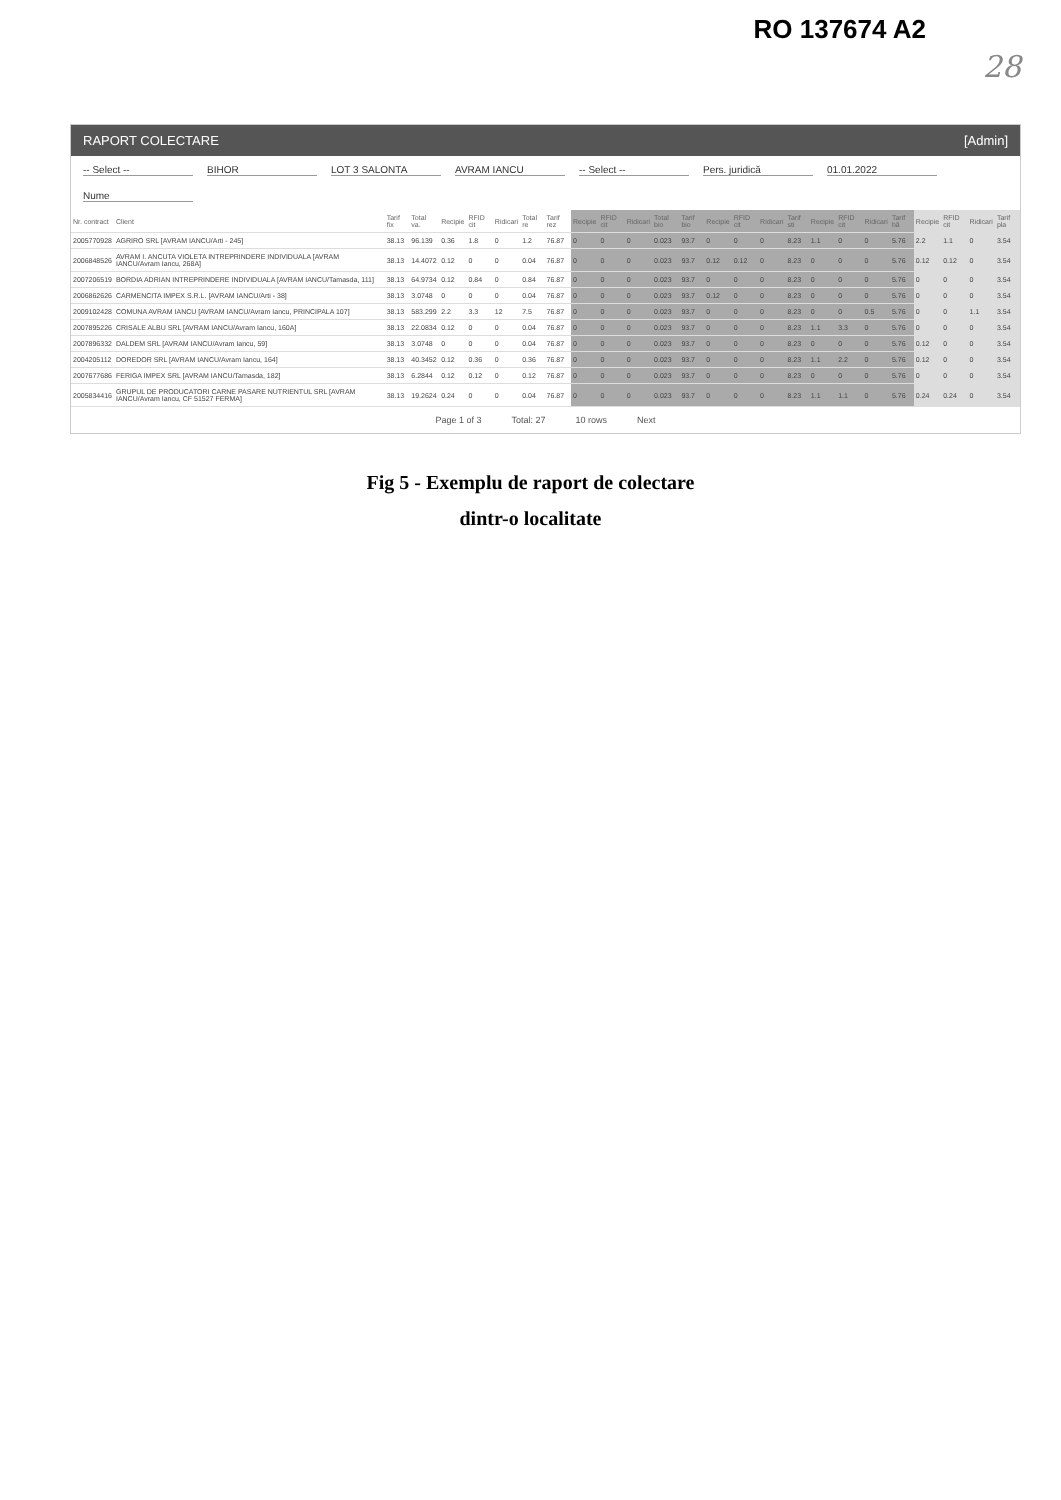RO 137674 A2
28
RAPORT COLECTARE [Admin]
-- Select --
BIHOR
LOT 3 SALONTA
AVRAM IANCU
-- Select --
Pers. juridică
01.01.2022
Nume
| Nr. contract | Client | Tarif fix | Total va. | Recipie | RFID cit | Ridicari | Total re | Tarif rez | Recipie | RFID cit | Ridicari | Total bio | Tarif bio | Recipie | RFID cit | Ridicari | Tarif sti | Recipie | RFID cit | Ridicari | Tarif hâ | Recipie | RFID cit | Ridicari | Tarif pla |
| --- | --- | --- | --- | --- | --- | --- | --- | --- | --- | --- | --- | --- | --- | --- | --- | --- | --- | --- | --- | --- | --- | --- | --- | --- | --- |
| 2005770928 | AGRIRO SRL [AVRAM IANCU/Arti - 245] | 38.13 | 96.139 | 0.36 | 1.8 | 0 | 1.2 | 76.87 | 0 | 0 | 0 | 0.023 | 93.7 | 0 | 0 | 0 | 8.23 | 1.1 | 0 | 0 | 5.76 | 2.2 | 1.1 | 0 | 3.54 |
| 2006848526 | AVRAM I. ANCUTA VIOLETA INTREPRINDERE INDIVIDUALA [AVRAM IANCU/Avram Iancu, 268A] | 38.13 | 14.4072 | 0.12 | 0 | 0 | 0.04 | 76.87 | 0 | 0 | 0 | 0.023 | 93.7 | 0.12 | 0.12 | 0 | 8.23 | 0 | 0 | 0 | 5.76 | 0.12 | 0.12 | 0 | 3.54 |
| 2007206519 | BORDIA ADRIAN INTREPRINDERE INDIVIDUALA [AVRAM IANCU/Tamasda, 111] | 38.13 | 64.9734 | 0.12 | 0.84 | 0 | 0.84 | 76.87 | 0 | 0 | 0 | 0.023 | 93.7 | 0 | 0 | 0 | 8.23 | 0 | 0 | 0 | 5.76 | 0 | 0 | 0 | 3.54 |
| 2006862626 | CARMENCITA IMPEX S.R.L. [AVRAM IANCU/Arti - 38] | 38.13 | 3.0748 | 0 | 0 | 0 | 0.04 | 76.87 | 0 | 0 | 0 | 0.023 | 93.7 | 0.12 | 0 | 0 | 8.23 | 0 | 0 | 0 | 5.76 | 0 | 0 | 0 | 3.54 |
| 2009102428 | COMUNA AVRAM IANCU [AVRAM IANCU/Avram Iancu, PRINCIPALA 107] | 38.13 | 583.299 | 2.2 | 3.3 | 12 | 7.5 | 76.87 | 0 | 0 | 0 | 0.023 | 93.7 | 0 | 0 | 0 | 8.23 | 0 | 0 | 0.5 | 5.76 | 0 | 0 | 1.1 | 3.54 |
| 2007895226 | CRISALE ALBU SRL [AVRAM IANCU/Avram Iancu, 160A] | 38.13 | 22.0834 | 0.12 | 0 | 0 | 0.04 | 76.87 | 0 | 0 | 0 | 0.023 | 93.7 | 0 | 0 | 0 | 8.23 | 1.1 | 3.3 | 0 | 5.76 | 0 | 0 | 0 | 3.54 |
| 2007896332 | DALDEM SRL [AVRAM IANCU/Avram Iancu, 59] | 38.13 | 3.0748 | 0 | 0 | 0 | 0.04 | 76.87 | 0 | 0 | 0 | 0.023 | 93.7 | 0 | 0 | 0 | 8.23 | 0 | 0 | 0 | 5.76 | 0.12 | 0 | 0 | 3.54 |
| 2004205112 | DOREDOR SRL [AVRAM IANCU/Avram Iancu, 164] | 38.13 | 40.3452 | 0.12 | 0.36 | 0 | 0.36 | 76.87 | 0 | 0 | 0 | 0.023 | 93.7 | 0 | 0 | 0 | 8.23 | 1.1 | 2.2 | 0 | 5.76 | 0.12 | 0 | 0 | 3.54 |
| 2007677686 | FERIGA IMPEX SRL [AVRAM IANCU/Tamasda, 182] | 38.13 | 6.2844 | 0.12 | 0.12 | 0 | 0.12 | 76.87 | 0 | 0 | 0 | 0.023 | 93.7 | 0 | 0 | 0 | 8.23 | 0 | 0 | 0 | 5.76 | 0 | 0 | 0 | 3.54 |
| 2005834416 | GRUPUL DE PRODUCATORI CARNE PASARE NUTRIENTUL SRL [AVRAM IANCU/Avram Iancu, CF 51527 FERMA] | 38.13 | 19.2624 | 0.24 | 0 | 0 | 0.04 | 76.87 | 0 | 0 | 0 | 0.023 | 93.7 | 0 | 0 | 0 | 8.23 | 1.1 | 1.1 | 0 | 5.76 | 0.24 | 0.24 | 0 | 3.54 |
Page 1 of 3 Total: 27 10 rows Next
Fig 5 - Exemplu de raport de colectare
dintr-o localitate